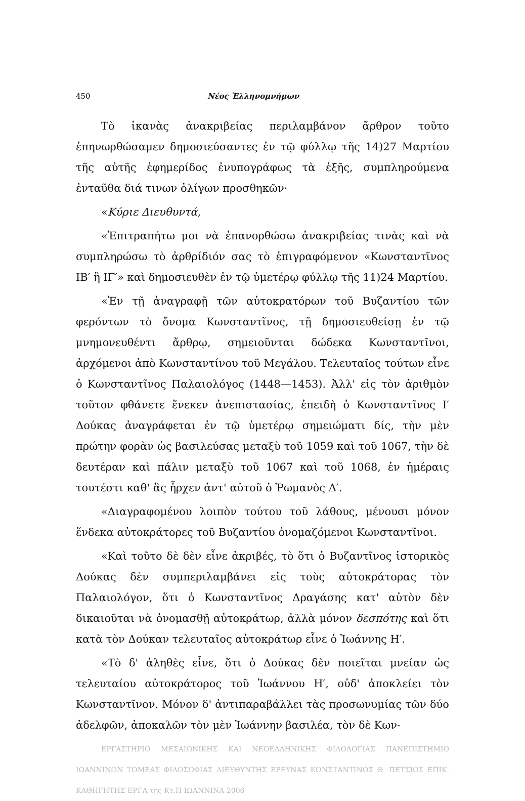450 Νέος Ἑλληνομνήμων
Τὸ ἱκανὰς ἀνακριβείας περιλαμβάνον ἄρθρον τοῦτο ἐπηνωρθώσαμεν δημοσιεύσαντες ἐν τῷ φύλλῳ τῆς 14)27 Μαρτίου τῆς αὐτῆς ἐφημερίδος ἐνυπογράφως τὰ ἑξῆς, συμπληρούμενα ἐνταῦθα διά τινων ὀλίγων προσθηκῶν·
«Κύριε Διευθυντά,
«Ἐπιτραπήτω μοι νὰ ἐπανορθώσω ἀνακριβείας τινὰς καὶ νὰ συμπληρώσω τὸ ἀρθρίδιόν σας τὸ ἐπιγραφόμενον «Κωνσταντῖνος ΙΒ′ ἢ ΙΓ′» καὶ δημοσιευθὲν ἐν τῷ ὑμετέρῳ φύλλῳ τῆς 11)24 Μαρτίου.
«Ἐν τῇ ἀναγραφῇ τῶν αὐτοκρατόρων τοῦ Βυζαντίου τῶν φερόντων τὸ ὄνομα Κωνσταντῖνος, τῇ δημοσιευθείσῃ ἐν τῷ μνημονευθέντι ἄρθρῳ, σημειοῦνται δώδεκα Κωνσταντῖνοι, ἀρχόμενοι ἀπὸ Κωνσταντίνου τοῦ Μεγάλου. Τελευταῖος τούτων εἶνε ὁ Κωνσταντῖνος Παλαιολόγος (1448—1453). Ἀλλ' εἰς τὸν ἀριθμὸν τοῦτον φθάνετε ἕνεκεν ἀνεπιστασίας, ἐπειδὴ ὁ Κωνσταντῖνος Ι′ Δούκας ἀναγράφεται ἐν τῷ ὑμετέρῳ σημειώματι δίς, τὴν μὲν πρώτην φορὰν ὡς βασιλεύσας μεταξὺ τοῦ 1059 καὶ τοῦ 1067, τὴν δὲ δευτέραν καὶ πάλιν μεταξὺ τοῦ 1067 καὶ τοῦ 1068, ἐν ἡμέραις τουτέστι καθ' ἃς ἦρχεν ἀντ' αὐτοῦ ὁ Ῥωμανὸς Δ′.
«Διαγραφομένου λοιπὸν τούτου τοῦ λάθους, μένουσι μόνον ἕνδεκα αὐτοκράτορες τοῦ Βυζαντίου ὀνομαζόμενοι Κωνσταντῖνοι.
«Καὶ τοῦτο δὲ δὲν εἶνε ἀκριβές, τὸ ὅτι ὁ Βυζαντῖνος ἱστορικὸς Δούκας δὲν συμπεριλαμβάνει εἰς τοὺς αὐτοκράτορας τὸν Παλαιολόγον, ὅτι ὁ Κωνσταντῖνος Δραγάσης κατ' αὐτὸν δὲν δικαιοῦται νὰ ὀνομασθῇ αὐτοκράτωρ, ἀλλὰ μόνον δεσπότης καὶ ὅτι κατὰ τὸν Δούκαν τελευταῖος αὐτοκράτωρ εἶνε ὁ Ἰωάννης Η′.
«Τὸ δ' ἀληθὲς εἶνε, ὅτι ὁ Δούκας δὲν ποιεῖται μνείαν ὡς τελευταίου αὐτοκράτορος τοῦ Ἰωάννου Η′, οὐδ' ἀποκλείει τὸν Κωνσταντῖνον. Μόνον δ' ἀντιπαραβάλλει τὰς προσωνυμίας τῶν δύο ἀδελφῶν, ἀποκαλῶν τὸν μὲν Ἰωάννην βασιλέα, τὸν δὲ Κων-
ΕΡΓΑΣΤΗΡΙΟ ΜΕΣΑΙΩΝΙΚΗΣ ΚΑΙ ΝΕΟΕΛΛΗΝΙΚΗΣ ΦΙΛΟΛΟΓΙΑΣ ΠΑΝΕΠΙΣΤΗΜΙΟ ΙΩΑΝΝΙΝΩΝ ΤΟΜΕΑΣ ΦΙΛΟΣΟΦΙΑΣ ΔΙΕΥΘΥΝΤΗΣ ΕΡΕΥΝΑΣ ΚΩΝΣΤΑΝΤΙΝΟΣ Θ. ΠΕΤΣΙΟΣ ΕΠΙΚ. ΚΑΘΗΓΗΤΗΣ ΕΡΓΑ της Κτ.Π ΙΩΑΝΝΙΝΑ 2006